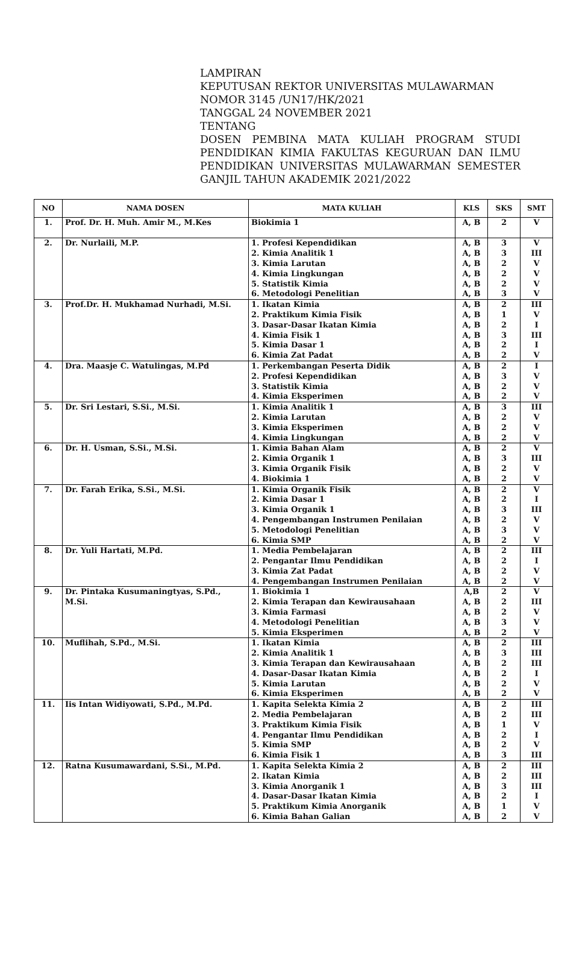LAMPIRAN
KEPUTUSAN REKTOR UNIVERSITAS MULAWARMAN
NOMOR 3145 /UN17/HK/2021
TANGGAL 24 NOVEMBER 2021
TENTANG
DOSEN PEMBINA MATA KULIAH PROGRAM STUDI
PENDIDIKAN KIMIA FAKULTAS KEGURUAN DAN ILMU
PENDIDIKAN UNIVERSITAS MULAWARMAN SEMESTER
GANJIL TAHUN AKADEMIK 2021/2022
| NO | NAMA DOSEN | MATA KULIAH | KLS | SKS | SMT |
| --- | --- | --- | --- | --- | --- |
| 1. | Prof. Dr. H. Muh. Amir M., M.Kes | Biokimia 1 | A, B | 2 | V |
| 2. | Dr. Nurlaili, M.P. | 1. Profesi Kependidikan 2. Kimia Analitik 1 3. Kimia Larutan 4. Kimia Lingkungan 5. Statistik Kimia 6. Metodologi Penelitian | A, B A, B A, B A, B A, B A, B | 3 3 2 2 2 3 | V III V V V V |
| 3. | Prof.Dr. H. Mukhamad Nurhadi, M.Si. | 1. Ikatan Kimia 2. Praktikum Kimia Fisik 3. Dasar-Dasar Ikatan Kimia 4. Kimia Fisik 1 5. Kimia Dasar 1 6. Kimia Zat Padat | A, B A, B A, B A, B A, B A, B | 2 1 2 3 2 2 | III V I III I V |
| 4. | Dra. Maasje C. Watulingas, M.Pd | 1. Perkembangan Peserta Didik 2. Profesi Kependidikan 3. Statistik Kimia 4. Kimia Eksperimen | A, B A, B A, B A, B | 2 3 2 2 | I V V V |
| 5. | Dr. Sri Lestari, S.Si., M.Si. | 1. Kimia Analitik 1 2. Kimia Larutan 3. Kimia Eksperimen 4. Kimia Lingkungan | A, B A, B A, B A, B | 3 2 2 2 | III V V V |
| 6. | Dr. H. Usman, S.Si., M.Si. | 1. Kimia Bahan Alam 2. Kimia Organik 1 3. Kimia Organik Fisik 4. Biokimia 1 | A, B A, B A, B A, B | 2 3 2 2 | V III V V |
| 7. | Dr. Farah Erika, S.Si., M.Si. | 1. Kimia Organik Fisik 2. Kimia Dasar 1 3. Kimia Organik 1 4. Pengembangan Instrumen Penilaian 5. Metodologi Penelitian 6. Kimia SMP | A, B A, B A, B A, B A, B A, B | 2 2 3 2 3 2 | V I III V V V |
| 8. | Dr. Yuli Hartati, M.Pd. | 1. Media Pembelajaran 2. Pengantar Ilmu Pendidikan 3. Kimia Zat Padat 4. Pengembangan Instrumen Penilaian | A, B A, B A, B A, B | 2 2 2 2 | III I V V |
| 9. | Dr. Pintaka Kusumaningtyas, S.Pd., M.Si. | 1. Biokimia 1 2. Kimia Terapan dan Kewirausahaan 3. Kimia Farmasi 4. Metodologi Penelitian 5. Kimia Eksperimen | A,B A, B A, B A, B A, B | 2 2 2 3 2 | V III V V V |
| 10. | Muflihah, S.Pd., M.Si. | 1. Ikatan Kimia 2. Kimia Analitik 1 3. Kimia Terapan dan Kewirausahaan 4. Dasar-Dasar Ikatan Kimia 5. Kimia Larutan 6. Kimia Eksperimen | A, B A, B A, B A, B A, B A, B | 2 3 2 2 2 2 | III III III I V V |
| 11. | Iis Intan Widiyowati, S.Pd., M.Pd. | 1. Kapita Selekta Kimia 2 2. Media Pembelajaran 3. Praktikum Kimia Fisik 4. Pengantar Ilmu Pendidikan 5. Kimia SMP 6. Kimia Fisik 1 | A, B A, B A, B A, B A, B A, B | 2 2 1 2 2 3 | III III V I V III |
| 12. | Ratna Kusumawardani, S.Si., M.Pd. | 1. Kapita Selekta Kimia 2 2. Ikatan Kimia 3. Kimia Anorganik 1 4. Dasar-Dasar Ikatan Kimia 5. Praktikum Kimia Anorganik 6. Kimia Bahan Galian | A, B A, B A, B A, B A, B A, B | 2 2 3 2 1 2 | III III III I V V |